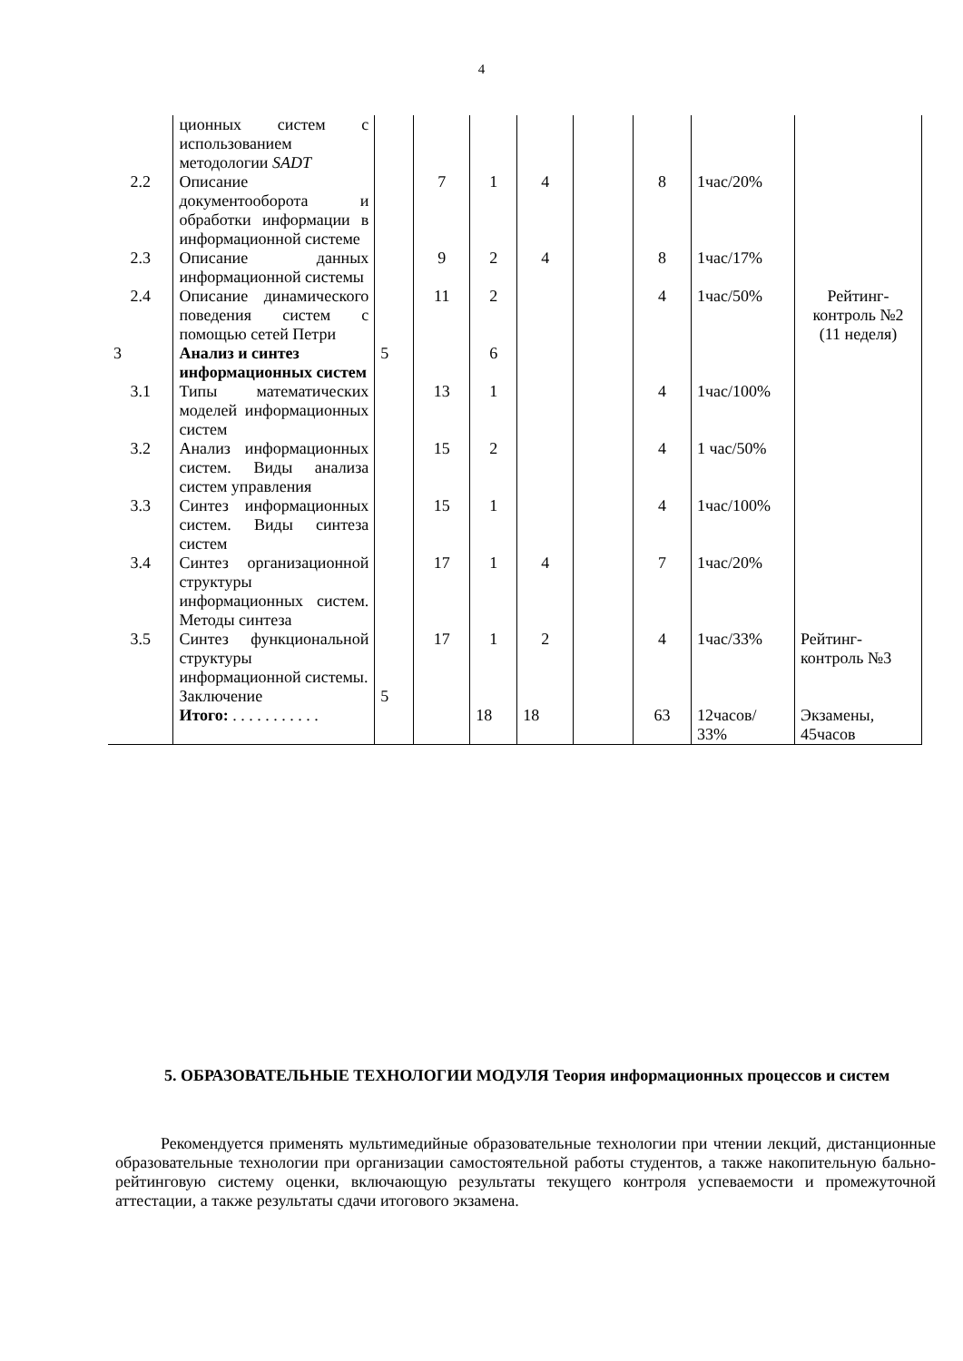4
| | ционных систем с использованием методологии SADT | | | | | | | | |
| 2.2 | Описание документооборота и обработки информации в информационной системе | | 7 | 1 | 4 | | 8 | 1час/20% | |
| 2.3 | Описание данных информационной системы | | 9 | 2 | 4 | | 8 | 1час/17% | |
| 2.4 | Описание динамического поведения систем с помощью сетей Петри | | 11 | 2 | | | 4 | 1час/50% | Рейтинг-контроль №2 (11 неделя) |
| 3 | Анализ и синтез информационных систем | 5 | | 6 | | | | | |
| 3.1 | Типы математических моделей информационных систем | | 13 | 1 | | | 4 | 1час/100% | |
| 3.2 | Анализ информационных систем. Виды анализа систем управления | | 15 | 2 | | | 4 | 1 час/50% | |
| 3.3 | Синтез информационных систем. Виды синтеза систем | | 15 | 1 | | | 4 | 1час/100% | |
| 3.4 | Синтез организационной структуры информационных систем. Методы синтеза | | 17 | 1 | 4 | | 7 | 1час/20% | |
| 3.5 | Синтез функциональной структуры информационной системы. | | 17 | 1 | 2 | | 4 | 1час/33% | Рейтинг-контроль №3 |
| | Заключение | 5 | | | | | | | |
| | Итого: . . . . . . . . . . . | | | 18 | 18 | | 63 | 12часов/ 33% | Экзамены, 45часов |
5. ОБРАЗОВАТЕЛЬНЫЕ ТЕХНОЛОГИИ МОДУЛЯ Теория информационных процессов и систем
Рекомендуется применять мультимедийные образовательные технологии при чтении лекций, дистанционные образовательные технологии при организации самостоятельной работы студентов, а также накопительную бально-рейтинговую систему оценки, включающую результаты текущего контроля успеваемости и промежуточной аттестации, а также результаты сдачи итогового экзамена.